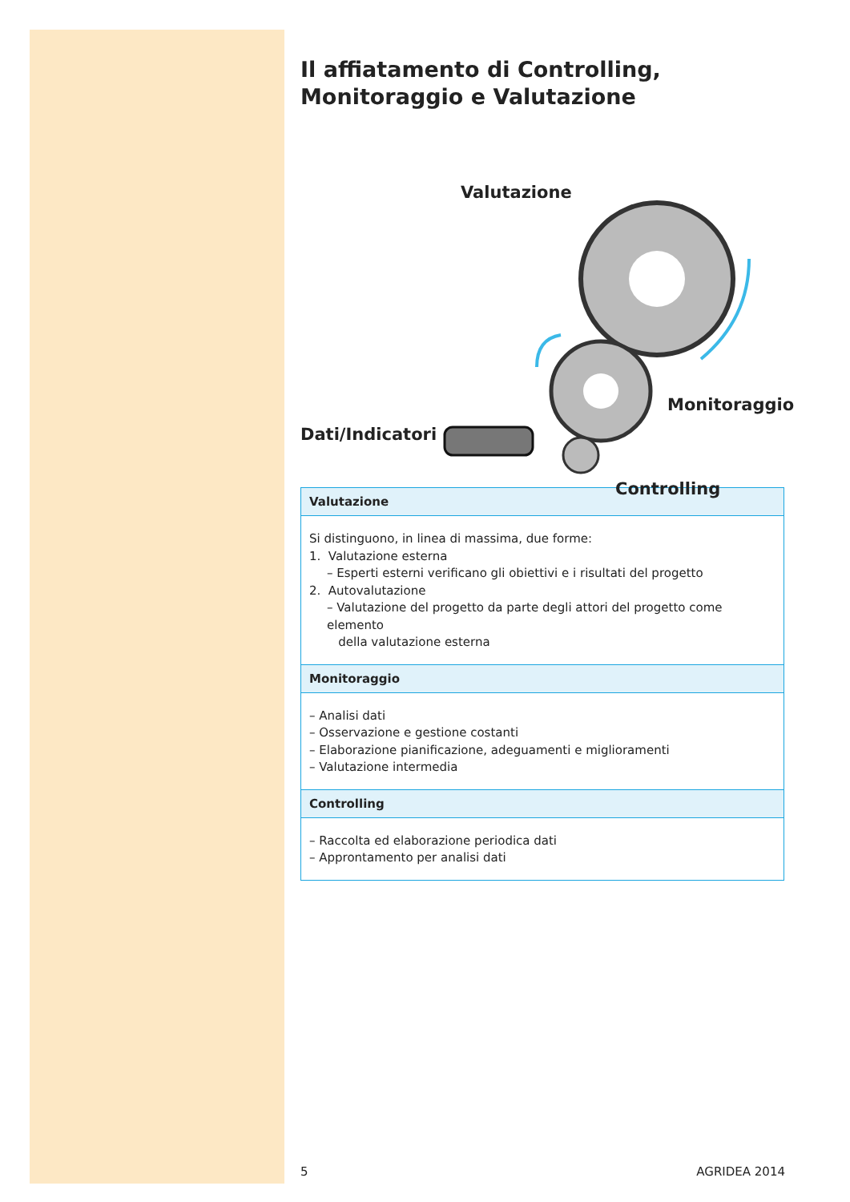Il affiatamento di Controlling, Monitoraggio e Valutazione
Valutazione
Dati/Indicatori
Monitoraggio
Controlling
| Valutazione |
| --- |
| Si distinguono, in linea di massima, due forme: 1. Valutazione esterna – Esperti esterni verificano gli obiettivi e i risultati del progetto 2. Autovalutazione – Valutazione del progetto da parte degli attori del progetto come elemento della valutazione esterna |
| Monitoraggio |
| – Analisi dati – Osservazione e gestione costanti – Elaborazione pianificazione, adeguamenti e miglioramenti – Valutazione intermedia |
| Controlling |
| – Raccolta ed elaborazione periodica dati – Approntamento per analisi dati |
5 AGRIDEA 2014